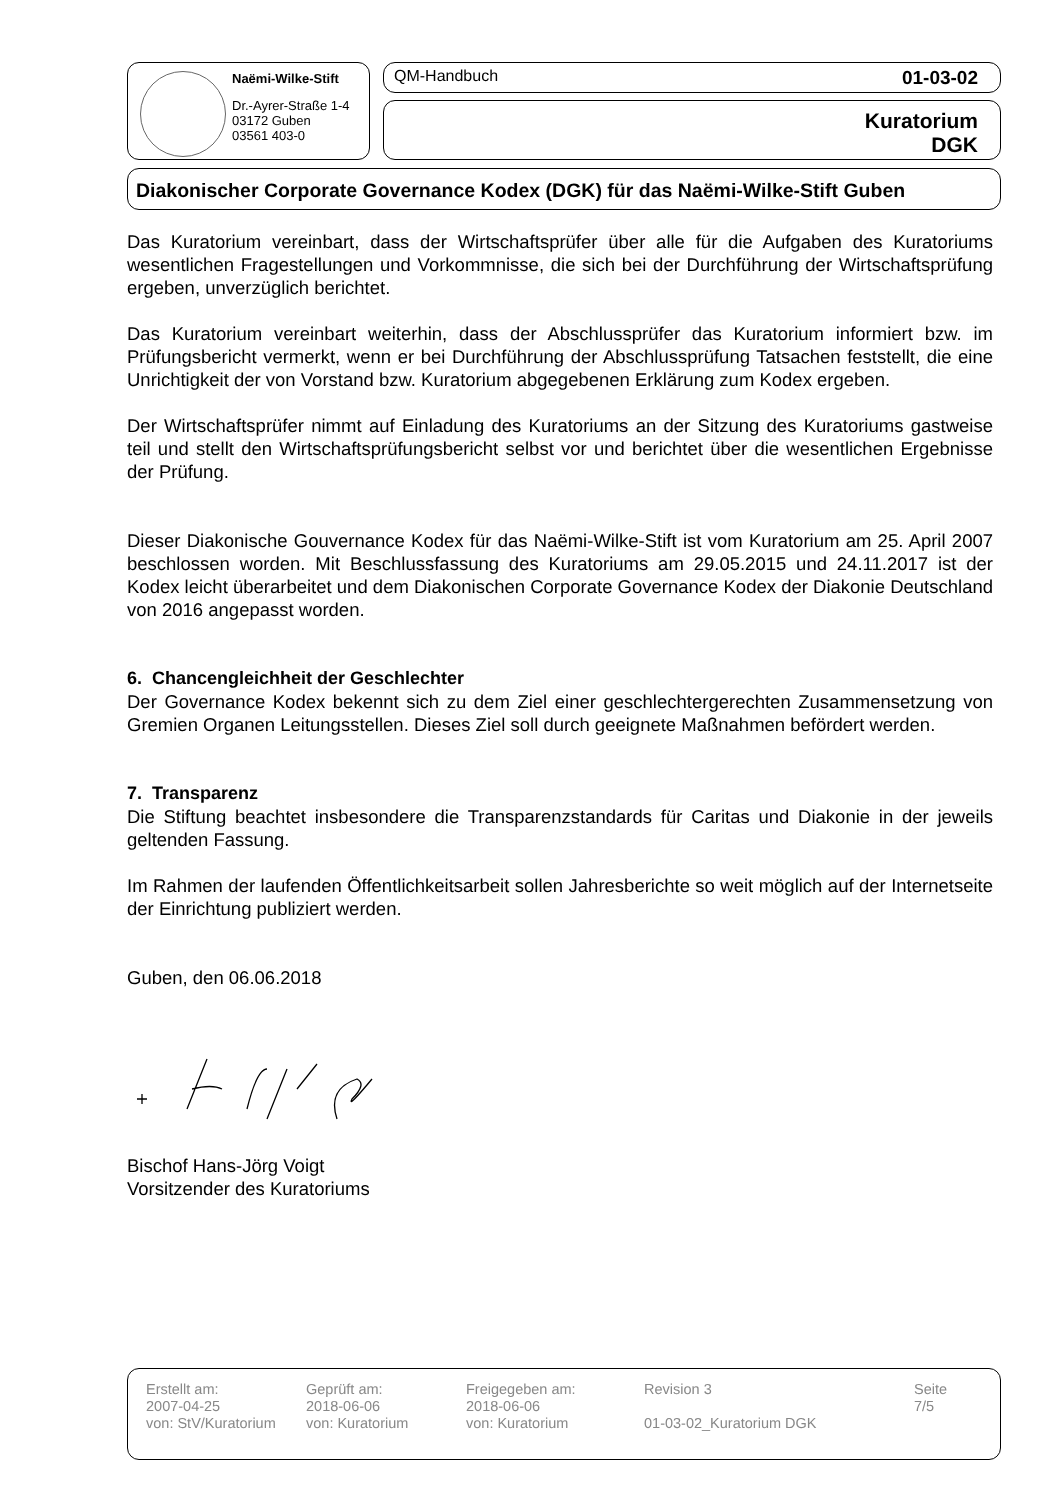Naëmi-Wilke-Stift
Dr.-Ayrer-Straße 1-4
03172 Guben
03561 403-0
QM-Handbuch 01-03-02
Kuratorium
DGK
Diakonischer Corporate Governance Kodex (DGK) für das Naëmi-Wilke-Stift Guben
Das Kuratorium vereinbart, dass der Wirtschaftsprüfer über alle für die Aufgaben des Kuratoriums wesentlichen Fragestellungen und Vorkommnisse, die sich bei der Durchführung der Wirtschaftsprüfung ergeben, unverzüglich berichtet.
Das Kuratorium vereinbart weiterhin, dass der Abschlussprüfer das Kuratorium informiert bzw. im Prüfungsbericht vermerkt, wenn er bei Durchführung der Abschlussprüfung Tatsachen feststellt, die eine Unrichtigkeit der von Vorstand bzw. Kuratorium abgegebenen Erklärung zum Kodex ergeben.
Der Wirtschaftsprüfer nimmt auf Einladung des Kuratoriums an der Sitzung des Kuratoriums gastweise teil und stellt den Wirtschaftsprüfungsbericht selbst vor und berichtet über die wesentlichen Ergebnisse der Prüfung.
Dieser Diakonische Gouvernance Kodex für das Naëmi-Wilke-Stift ist vom Kuratorium am 25. April 2007 beschlossen worden. Mit Beschlussfassung des Kuratoriums am 29.05.2015 und 24.11.2017 ist der Kodex leicht überarbeitet und dem Diakonischen Corporate Governance Kodex der Diakonie Deutschland von 2016 angepasst worden.
6. Chancengleichheit der Geschlechter
Der Governance Kodex bekennt sich zu dem Ziel einer geschlechtergerechten Zusammensetzung von Gremien Organen Leitungsstellen. Dieses Ziel soll durch geeignete Maßnahmen befördert werden.
7. Transparenz
Die Stiftung beachtet insbesondere die Transparenzstandards für Caritas und Diakonie in der jeweils geltenden Fassung.
Im Rahmen der laufenden Öffentlichkeitsarbeit sollen Jahresberichte so weit möglich auf der Internetseite der Einrichtung publiziert werden.
Guben, den 06.06.2018
Bischof Hans-Jörg Voigt
Vorsitzender des Kuratoriums
Erstellt am:
2007-04-25
von: StV/Kuratorium
Geprüft am:
2018-06-06
von: Kuratorium
Freigegeben am:
2018-06-06
von: Kuratorium
Revision 3
01-03-02_Kuratorium DGK
Seite
7/5